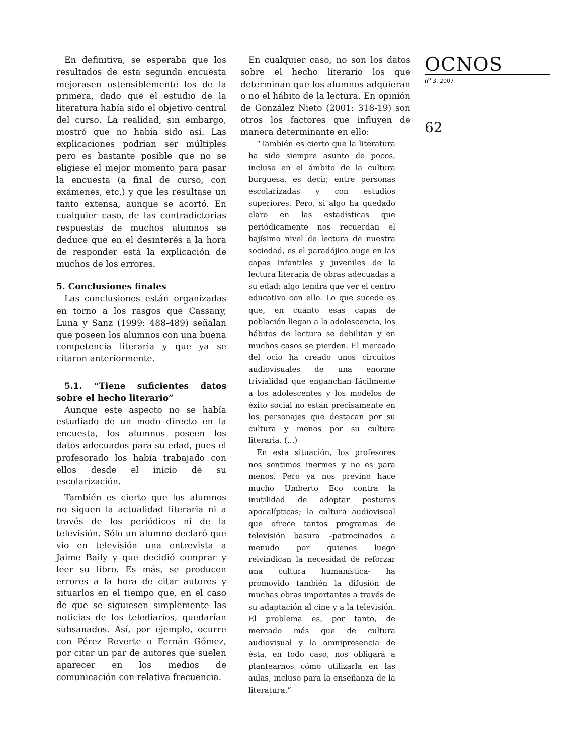En definitiva, se esperaba que los resultados de esta segunda encuesta mejorasen ostensiblemente los de la primera, dado que el estudio de la literatura había sido el objetivo central del curso. La realidad, sin embargo, mostró que no había sido así. Las explicaciones podrían ser múltiples pero es bastante posible que no se eligiese el mejor momento para pasar la encuesta (a final de curso, con exámenes, etc.) y que les resultase un tanto extensa, aunque se acortó. En cualquier caso, de las contradictorias respuestas de muchos alumnos se deduce que en el desinterés a la hora de responder está la explicación de muchos de los errores.
5. Conclusiones finales
Las conclusiones están organizadas en torno a los rasgos que Cassany, Luna y Sanz (1999: 488-489) señalan que poseen los alumnos con una buena competencia literaria y que ya se citaron anteriormente.
5.1. “Tiene suficientes datos sobre el hecho literario”
Aunque este aspecto no se había estudiado de un modo directo en la encuesta, los alumnos poseen los datos adecuados para su edad, pues el profesorado los había trabajado con ellos desde el inicio de su escolarización.
También es cierto que los alumnos no siguen la actualidad literaria ni a través de los periódicos ni de la televisión. Sólo un alumno declaró que vio en televisión una entrevista a Jaime Baily y que decidió comprar y leer su libro. Es más, se producen errores a la hora de citar autores y situarlos en el tiempo que, en el caso de que se siguiesen simplemente las noticias de los telediarios, quedarían subsanados. Así, por ejemplo, ocurre con Pérez Reverte o Fernán Gómez, por citar un par de autores que suelen aparecer en los medios de comunicación con relativa frecuencia.
En cualquier caso, no son los datos sobre el hecho literario los que determinan que los alumnos adquieran o no el hábito de la lectura. En opinión de González Nieto (2001: 318-19) son otros los factores que influyen de manera determinante en ello:
“También es cierto que la literatura ha sido siempre asunto de pocos, incluso en el ámbito de la cultura burguesa, es decir, entre personas escolarizadas y con estudios superiores. Pero, si algo ha quedado claro en las estadísticas que periódicamente nos recuerdan el bajísimo nivel de lectura de nuestra sociedad, es el paradójico auge en las capas infantiles y juveniles de la lectura literaria de obras adecuadas a su edad; algo tendrá que ver el centro educativo con ello. Lo que sucede es que, en cuanto esas capas de población llegan a la adolescencia, los hábitos de lectura se debilitan y en muchos casos se pierden. El mercado del ocio ha creado unos circuitos audiovisuales de una enorme trivialidad que enganchan fácilmente a los adolescentes y los modelos de éxito social no están precisamente en los personajes que destacan por su cultura y menos por su cultura literaria. (...)
En esta situación, los profesores nos sentimos inermes y no es para menos. Pero ya nos previno hace mucho Umberto Eco contra la inutilidad de adoptar posturas apocalípticas; la cultura audiovisual que ofrece tantos programas de televisión basura –patrocinados a menudo por quienes luego reivindican la necesidad de reforzar una cultura humanística- ha promovido también la difusión de muchas obras importantes a través de su adaptación al cine y a la televisión. El problema es, por tanto, de mercado más que de cultura audiovisual y la omnipresencia de ésta, en todo caso, nos obligará a plantearnos cómo utilizarla en las aulas, incluso para la enseñanza de la literatura.”
OCNOS
n<sup>o</sup> 3. 2007
62